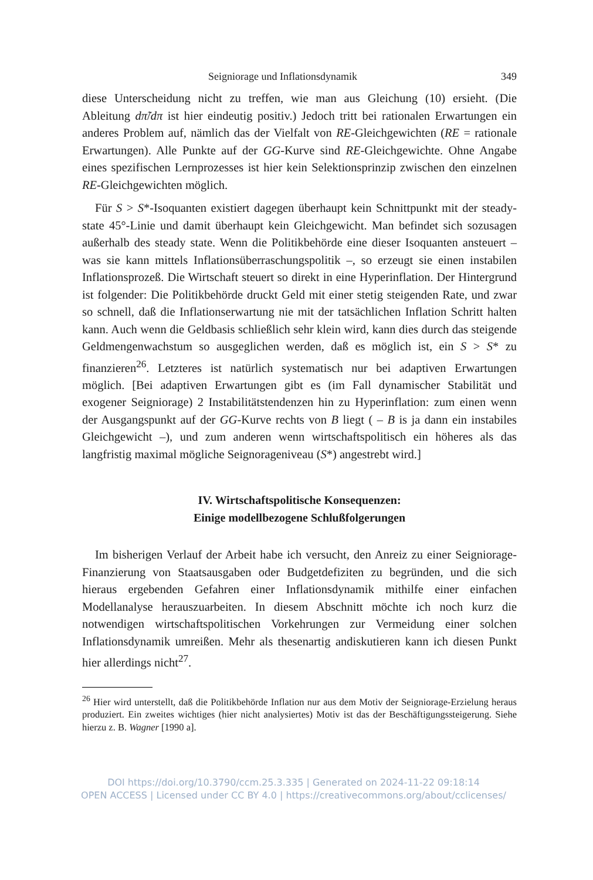Seigniorage und Inflationsdynamik 349
diese Unterscheidung nicht zu treffen, wie man aus Gleichung (10) ersieht. (Die Ableitung dπ̃/dπ ist hier eindeutig positiv.) Jedoch tritt bei rationalen Erwartungen ein anderes Problem auf, nämlich das der Vielfalt von RE-Gleichgewichten (RE = rationale Erwartungen). Alle Punkte auf der GG-Kurve sind RE-Gleichgewichte. Ohne Angabe eines spezifischen Lernprozesses ist hier kein Selektionsprinzip zwischen den einzelnen RE-Gleichgewichten möglich.
Für S > S*-Isoquanten existiert dagegen überhaupt kein Schnittpunkt mit der steady-state 45°-Linie und damit überhaupt kein Gleichgewicht. Man befindet sich sozusagen außerhalb des steady state. Wenn die Politikbehörde eine dieser Isoquanten ansteuert – was sie kann mittels Inflationsüberraschungspolitik –, so erzeugt sie einen instabilen Inflationsprozeß. Die Wirtschaft steuert so direkt in eine Hyperinflation. Der Hintergrund ist folgender: Die Politikbehörde druckt Geld mit einer stetig steigenden Rate, und zwar so schnell, daß die Inflationserwartung nie mit der tatsächlichen Inflation Schritt halten kann. Auch wenn die Geldbasis schließlich sehr klein wird, kann dies durch das steigende Geldmengenwachstum so ausgeglichen werden, daß es möglich ist, ein S > S* zu finanzieren<sup>26</sup>. Letzteres ist natürlich systematisch nur bei adaptiven Erwartungen möglich. [Bei adaptiven Erwartungen gibt es (im Fall dynamischer Stabilität und exogener Seigniorage) 2 Instabilitätstendenzen hin zu Hyperinflation: zum einen wenn der Ausgangspunkt auf der GG-Kurve rechts von B liegt ( – B is ja dann ein instabiles Gleichgewicht –), und zum anderen wenn wirtschaftspolitisch ein höheres als das langfristig maximal mögliche Seignorageniveau (S*) angestrebt wird.]
IV. Wirtschaftspolitische Konsequenzen:
Einige modellbezogene Schlußfolgerungen
Im bisherigen Verlauf der Arbeit habe ich versucht, den Anreiz zu einer Seigniorage-Finanzierung von Staatsausgaben oder Budgetdefiziten zu begründen, und die sich hieraus ergebenden Gefahren einer Inflationsdynamik mithilfe einer einfachen Modellanalyse herauszuarbeiten. In diesem Abschnitt möchte ich noch kurz die notwendigen wirtschaftspolitischen Vorkehrungen zur Vermeidung einer solchen Inflationsdynamik umreißen. Mehr als thesenartig andiskutieren kann ich diesen Punkt hier allerdings nicht<sup>27</sup>.
<sup>26</sup> Hier wird unterstellt, daß die Politikbehörde Inflation nur aus dem Motiv der Seigniorage-Erzielung heraus produziert. Ein zweites wichtiges (hier nicht analysiertes) Motiv ist das der Beschäftigungssteigerung. Siehe hierzu z. B. Wagner [1990 a].
DOI https://doi.org/10.3790/ccm.25.3.335 | Generated on 2024-11-22 09:18:14
OPEN ACCESS | Licensed under CC BY 4.0 | https://creativecommons.org/about/cclicenses/